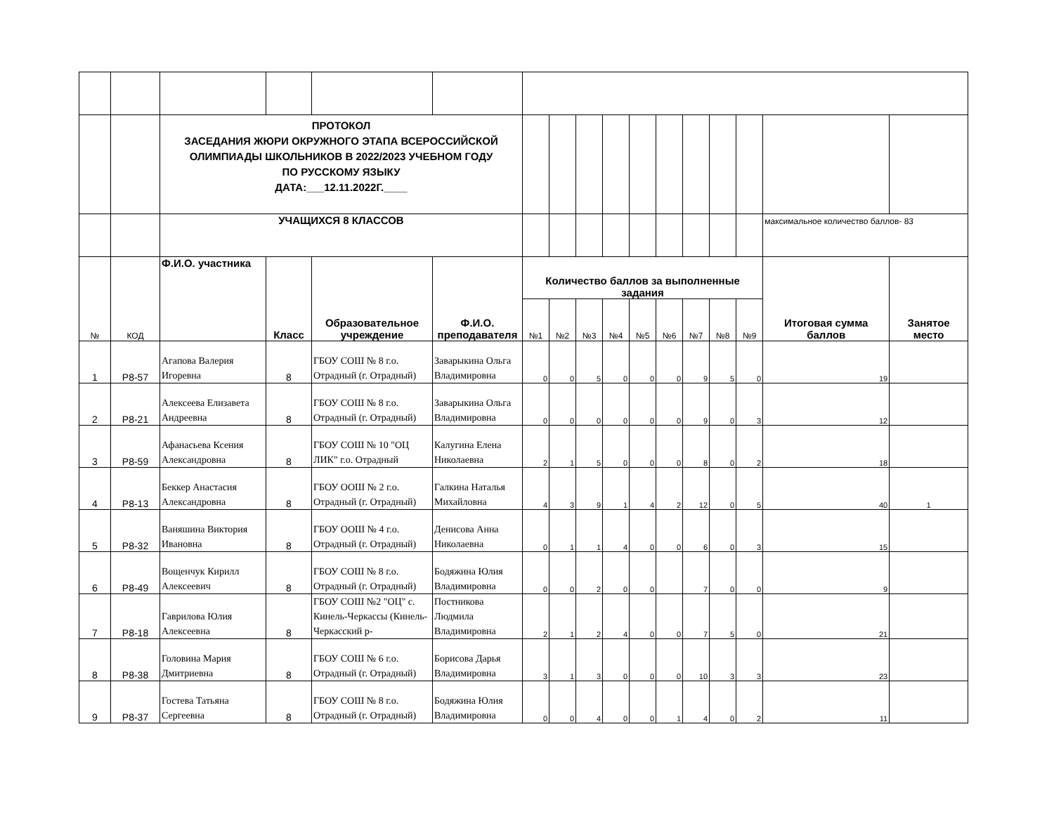| | | ПРОТОКОЛ ЗАСЕДАНИЯ ЖЮРИ ОКРУЖНОГО ЭТАПА ВСЕРОССИЙСКОЙ ОЛИМПИАДЫ ШКОЛЬНИКОВ В 2022/2023 УЧЕБНОМ ГОДУ ПО РУССКОМУ ЯЗЫКУ ДАТА:___12.11.2022Г.____ | | | | | | | | | | | | | | |
| | | УЧАЩИХСЯ 8 КЛАССОВ | | | | | | | | | | | | | максимальное количество баллов- 83 | |
| № | КОД | Ф.И.О. участника | Класс | Образовательное учреждение | Ф.И.О. преподавателя | Количество баллов за выполненные задания | | | | | | | | | Итоговая сумма баллов | Занятое место |
| | | | | | | №1 | №2 | №3 | №4 | №5 | №6 | №7 | №8 | №9 | | |
| 1 | Р8-57 | Агапова Валерия Игоревна | 8 | ГБОУ СОШ № 8 г.о. Отрадный (г. Отрадный) | Заварыкина Ольга Владимировна | 0 | 0 | 5 | 0 | 0 | 0 | 9 | 5 | 0 | 19 | |
| 2 | Р8-21 | Алексеева Елизавета Андреевна | 8 | ГБОУ СОШ № 8 г.о. Отрадный (г. Отрадный) | Заварыкина Ольга Владимировна | 0 | 0 | 0 | 0 | 0 | 0 | 9 | 0 | 3 | 12 | |
| 3 | Р8-59 | Афанасьева Ксения Александровна | 8 | ГБОУ СОШ № 10 "ОЦ ЛИК" г.о. Отрадный | Калугина Елена Николаевна | 2 | 1 | 5 | 0 | 0 | 0 | 8 | 0 | 2 | 18 | |
| 4 | Р8-13 | Беккер Анастасия Александровна | 8 | ГБОУ ООШ № 2 г.о. Отрадный (г. Отрадный) | Галкина Наталья Михайловна | 4 | 3 | 9 | 1 | 4 | 2 | 12 | 0 | 5 | 40 | 1 |
| 5 | Р8-32 | Ваняшина Виктория Ивановна | 8 | ГБОУ ООШ № 4 г.о. Отрадный (г. Отрадный) | Денисова Анна Николаевна | 0 | 1 | 1 | 4 | 0 | 0 | 6 | 0 | 3 | 15 | |
| 6 | Р8-49 | Вощенчук Кирилл Алексеевич | 8 | ГБОУ СОШ № 8 г.о. Отрадный (г. Отрадный) | Бодяжина Юлия Владимировна | 0 | 0 | 2 | 0 | 0 | | 7 | 0 | 0 | 9 | |
| 7 | Р8-18 | Гаврилова Юлия Алексеевна | 8 | ГБОУ СОШ №2 "ОЦ" с. Кинель-Черкассы (Кинель-Черкасский р- | Постникова Людмила Владимировна | 2 | 1 | 2 | 4 | 0 | 0 | 7 | 5 | 0 | 21 | |
| 8 | Р8-38 | Головина Мария Дмитриевна | 8 | ГБОУ СОШ № 6 г.о. Отрадный (г. Отрадный) | Борисова Дарья Владимировна | 3 | 1 | 3 | 0 | 0 | 0 | 10 | 3 | 3 | 23 | |
| 9 | Р8-37 | Гостева Татьяна Сергеевна | 8 | ГБОУ СОШ № 8 г.о. Отрадный (г. Отрадный) | Бодяжина Юлия Владимировна | 0 | 0 | 4 | 0 | 0 | 1 | 4 | 0 | 2 | 11 | |